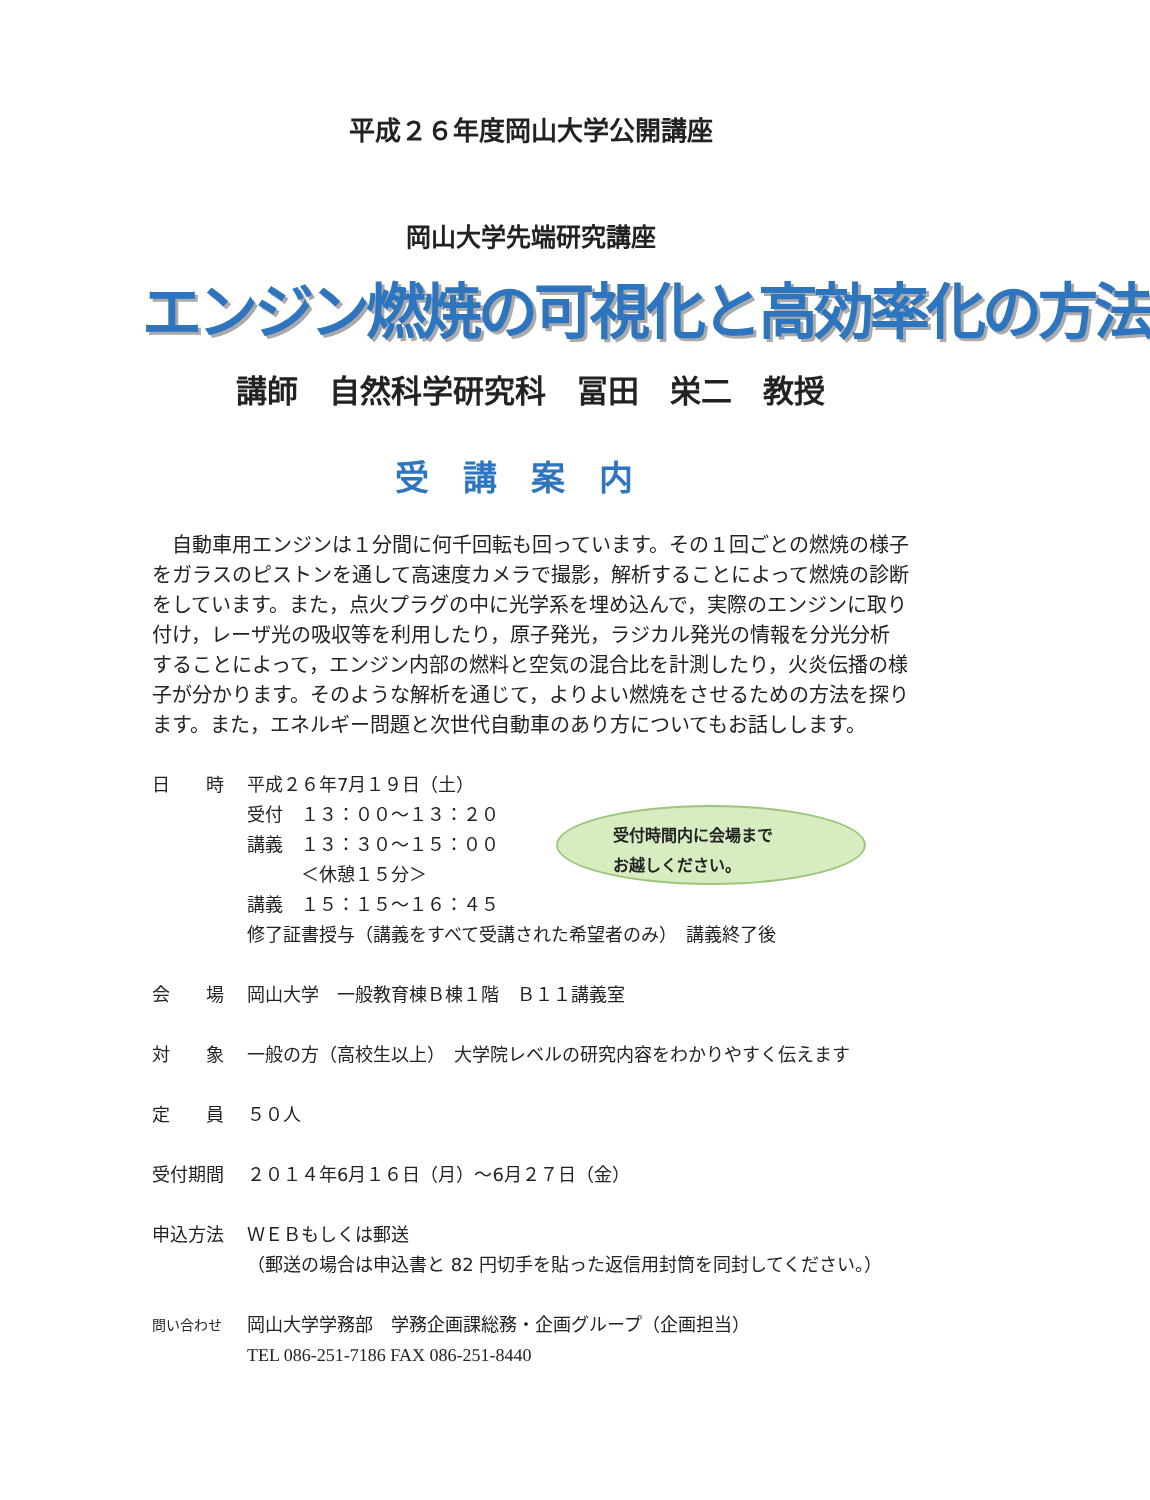平成２６年度岡山大学公開講座
岡山大学先端研究講座
エンジン燃焼の可視化と高効率化の方法
講師　自然科学研究科　冨田　栄二　教授
受講案内
　自動車用エンジンは１分間に何千回転も回っています。その１回ごとの燃焼の様子をガラスのピストンを通して高速度カメラで撮影，解析することによって燃焼の診断をしています。また，点火プラグの中に光学系を埋め込んで，実際のエンジンに取り付け，レーザ光の吸収等を利用したり，原子発光，ラジカル発光の情報を分光分析することによって，エンジン内部の燃料と空気の混合比を計測したり，火炎伝播の様子が分かります。そのような解析を通じて，よりよい燃焼をさせるための方法を探ります。また，エネルギー問題と次世代自動車のあり方についてもお話しします。
受付時間内に会場まで
お越しください。
日　　時 平成２６年7月１９日（土）
受付　１３：００～１３：２０
講義　１３：３０～１５：００
　　　＜休憩１５分＞
講義　１５：１５～１６：４５
修了証書授与（講義をすべて受講された希望者のみ）　講義終了後
会　　場 岡山大学　一般教育棟Ｂ棟１階　Ｂ１１講義室
対　　象 一般の方（高校生以上）　大学院レベルの研究内容をわかりやすく伝えます
定　　員 ５０人
受付期間 ２０１４年6月１６日（月）～6月２７日（金）
申込方法 ＷＥＢもしくは郵送
（郵送の場合は申込書と 82 円切手を貼った返信用封筒を同封してください。）
問い合わせ
岡山大学学務部　学務企画課総務・企画グループ（企画担当）
TEL 086-251-7186 FAX 086-251-8440